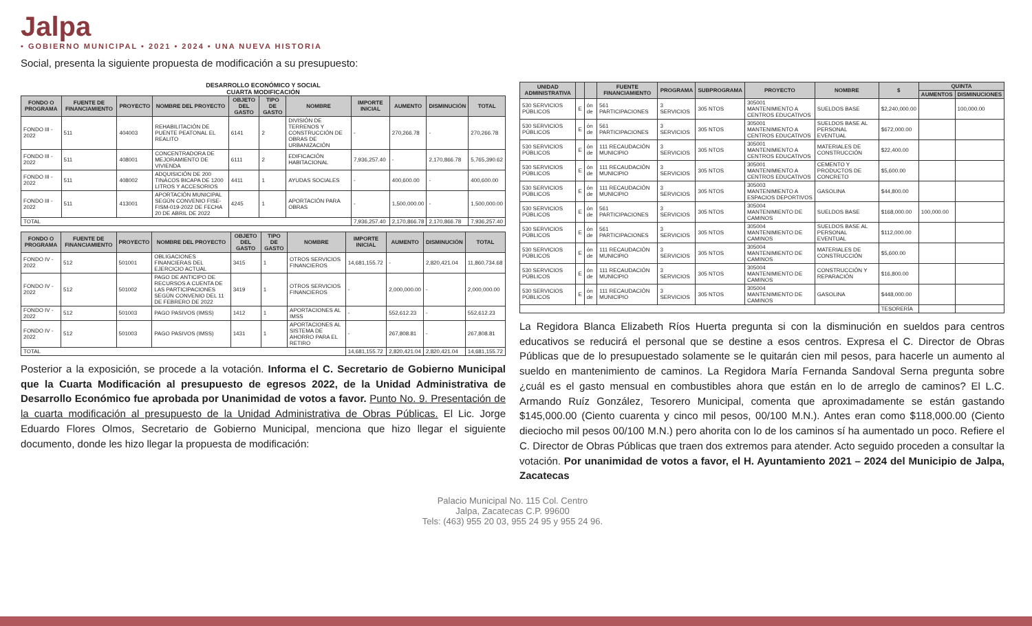Jalpa
• GOBIERNO MUNICIPAL • 2021 • 2024 • UNA NUEVA HISTORIA
Social, presenta la siguiente propuesta de modificación a su presupuesto:
DESARROLLO ECONÓMICO Y SOCIAL CUARTA MODIFICACIÓN
| FONDO O PROGRAMA | FUENTE DE FINANCIAMIENTO | PROYECTO | NOMBRE DEL PROYECTO | OBJETO DEL GASTO | TIPO DE GASTO | NOMBRE | IMPORTE INICIAL | AUMENTO | DISMINUCIÓN | TOTAL |
| --- | --- | --- | --- | --- | --- | --- | --- | --- | --- | --- |
| FONDO III - 2022 | 511 | 404003 | REHABILITACIÓN DE PUENTE PEATONAL EL REALITO | 6141 | 2 | DIVISIÓN DE TERRENOS Y CONSTRUCCIÓN DE OBRAS DE URBANIZACIÓN | - | 270,266.78 | - | 270,266.78 |
| FONDO III - 2022 | 511 | 408001 | CONCENTRADORA DE MEJORAMIENTO DE VIVIENDA | 6111 | 2 | EDIFICACIÓN HABITACIONAL | 7,936,257.40 | - | 2,170,866.78 | 5,765,390.62 |
| FONDO III - 2022 | 511 | 408002 | ADQUISICIÓN DE 200 TINACOS BICAPA DE 1200 LITROS Y ACCESORIOS | 4411 | 1 | AYUDAS SOCIALES | - | 400,600.00 | - | 400,600.00 |
| FONDO III - 2022 | 511 | 413001 | APORTACIÓN MUNICIPAL SEGÚN CONVENIO FISE-FISM-019-2022 DE FECHA 20 DE ABRIL DE 2022 | 4245 | 1 | APORTACIÓN PARA OBRAS | - | 1,500,000.00 | - | 1,500,000.00 |
| TOTAL | | | | | | | 7,936,257.40 | 2,170,866.78 | 2,170,866.78 | 7,936,257.40 |
| FONDO O PROGRAMA | FUENTE DE FINANCIAMIENTO | PROYECTO | NOMBRE DEL PROYECTO | OBJETO DEL GASTO | TIPO DE GASTO | NOMBRE | IMPORTE INICIAL | AUMENTO | DISMINUCIÓN | TOTAL |
| --- | --- | --- | --- | --- | --- | --- | --- | --- | --- | --- |
| FONDO IV - 2022 | 512 | 501001 | OBLIGACIONES FINANCIERAS DEL EJERCICIO ACTUAL | 3415 | 1 | OTROS SERVICIOS FINANCIEROS | 14,681,155.72 | - | 2,820,421.04 | 11,860,734.68 |
| FONDO IV - 2022 | 512 | 501002 | PAGO DE ANTICIPO DE RECURSOS A CUENTA DE LAS PARTICIPACIONES SEGÚN CONVENIO DEL 11 DE FEBRERO DE 2022 | 3419 | 1 | OTROS SERVICIOS FINANCIEROS | - | 2,000,000.00 | - | 2,000,000.00 |
| FONDO IV - 2022 | 512 | 501003 | PAGO PASIVOS (IMSS) | 1412 | 1 | APORTACIONES AL IMSS | - | 552,612.23 | - | 552,612.23 |
| FONDO IV - 2022 | 512 | 501003 | PAGO PASIVOS (IMSS) | 1431 | 1 | APORTACIONES AL SISTEMA DE AHORRO PARA EL RETIRO | - | 267,808.81 | - | 267,808.81 |
| TOTAL | | | | | | | 14,681,155.72 | 2,820,421.04 | 2,820,421.04 | 14,681,155.72 |
Posterior a la exposición, se procede a la votación. Informa el C. Secretario de Gobierno Municipal que la Cuarta Modificación al presupuesto de egresos 2022, de la Unidad Administrativa de Desarrollo Económico fue aprobada por Unanimidad de votos a favor. Punto No. 9. Presentación de la cuarta modificación al presupuesto de la Unidad Administrativa de Obras Públicas. El Lic. Jorge Eduardo Flores Olmos, Secretario de Gobierno Municipal, menciona que hizo llegar el siguiente documento, donde les hizo llegar la propuesta de modificación:
| UNIDAD ADMINISTRATIVA | | | FUENTE FINANCIAMIENTO | PROGRAMA | SUBPROGRAMA | PROYECTO | NOMBRE | $ | QUINTA | |
| --- | --- | --- | --- | --- | --- | --- | --- | --- | --- | --- |
| | | | | | | | | | AUMENTOS | DISMINUCIONES |
| 530 SERVICIOS PÚBLICOS | E | ón de | 561 PARTICIPACIONES | 3 SERVICIOS | 305 NTOS | 305001 MANTENIMIENTO A CENTROS EDUCATIVOS | SUELDOS BASE | $2,240,000.00 | | 100,000.00 |
| 530 SERVICIOS PÚBLICOS | E | ón de | 561 PARTICIPACIONES | 3 SERVICIOS | 305 NTOS | 305001 MANTENIMIENTO A CENTROS EDUCATIVOS | SUELDOS BASE AL PERSONAL EVENTUAL | $672,000.00 | | |
| 530 SERVICIOS PÚBLICOS | E | ón de | 111 RECAUDACIÓN MUNICIPIO | 3 SERVICIOS | 305 NTOS | 305001 MANTENIMIENTO A CENTROS EDUCATIVOS | MATERIALES DE CONSTRUCCIÓN | $22,400.00 | | |
| 530 SERVICIOS PÚBLICOS | E | ón de | 111 RECAUDACIÓN MUNICIPIO | 3 SERVICIOS | 305 NTOS | 305001 MANTENIMIENTO A CENTROS EDUCATIVOS | CEMENTO Y PRODUCTOS DE CONCRETO | $5,600.00 | | |
| 530 SERVICIOS PÚBLICOS | E | ón de | 111 RECAUDACIÓN MUNICIPIO | 3 SERVICIOS | 305 NTOS | 305003 MANTENIMIENTO A ESPACIOS DEPORTIVOS | GASOLINA | $44,800.00 | | |
| 530 SERVICIOS PÚBLICOS | E | ón de | 561 PARTICIPACIONES | 3 SERVICIOS | 305 NTOS | 305004 MANTENIMIENTO DE CAMINOS | SUELDOS BASE | $168,000.00 | 100,000.00 | |
| 530 SERVICIOS PÚBLICOS | E | ón de | 561 PARTICIPACIONES | 3 SERVICIOS | 305 NTOS | 305004 MANTENIMIENTO DE CAMINOS | SUELDOS BASE AL PERSONAL EVENTUAL | $112,000.00 | | |
| 530 SERVICIOS PÚBLICOS | E | ón de | 111 RECAUDACIÓN MUNICIPIO | 3 SERVICIOS | 305 NTOS | 305004 MANTENIMIENTO DE CAMINOS | MATERIALES DE CONSTRUCCIÓN | $5,600.00 | | |
| 530 SERVICIOS PÚBLICOS | E | ón de | 111 RECAUDACIÓN MUNICIPIO | 3 SERVICIOS | 305 NTOS | 305004 MANTENIMIENTO DE CAMINOS | CONSTRUCCIÓN Y REPARACIÓN | $16,800.00 | | |
| 530 SERVICIOS PÚBLICOS | E | ón de | 111 RECAUDACIÓN MUNICIPIO | 3 SERVICIOS | 305 NTOS | 305004 MANTENIMIENTO DE CAMINOS | GASOLINA | $448,000.00 | | |
| | | | | | | | | TESORERÍA | | |
La Regidora Blanca Elizabeth Ríos Huerta pregunta si con la disminución en sueldos para centros educativos se reducirá el personal que se destine a esos centros. Expresa el C. Director de Obras Públicas que de lo presupuestado solamente se le quitarán cien mil pesos, para hacerle un aumento al sueldo en mantenimiento de caminos. La Regidora María Fernanda Sandoval Serna pregunta sobre ¿cuál es el gasto mensual en combustibles ahora que están en lo de arreglo de caminos? El L.C. Armando Ruíz González, Tesorero Municipal, comenta que aproximadamente se están gastando $145,000.00 (Ciento cuarenta y cinco mil pesos, 00/100 M.N.). Antes eran como $118,000.00 (Ciento dieciocho mil pesos 00/100 M.N.) pero ahorita con lo de los caminos sí ha aumentado un poco. Refiere el C. Director de Obras Públicas que traen dos extremos para atender. Acto seguido proceden a consultar la votación. Por unanimidad de votos a favor, el H. Ayuntamiento 2021 – 2024 del Municipio de Jalpa, Zacatecas
Palacio Municipal No. 115 Col. Centro
Jalpa, Zacatecas C.P. 99600
Tels: (463) 955 20 03, 955 24 95 y 955 24 96.